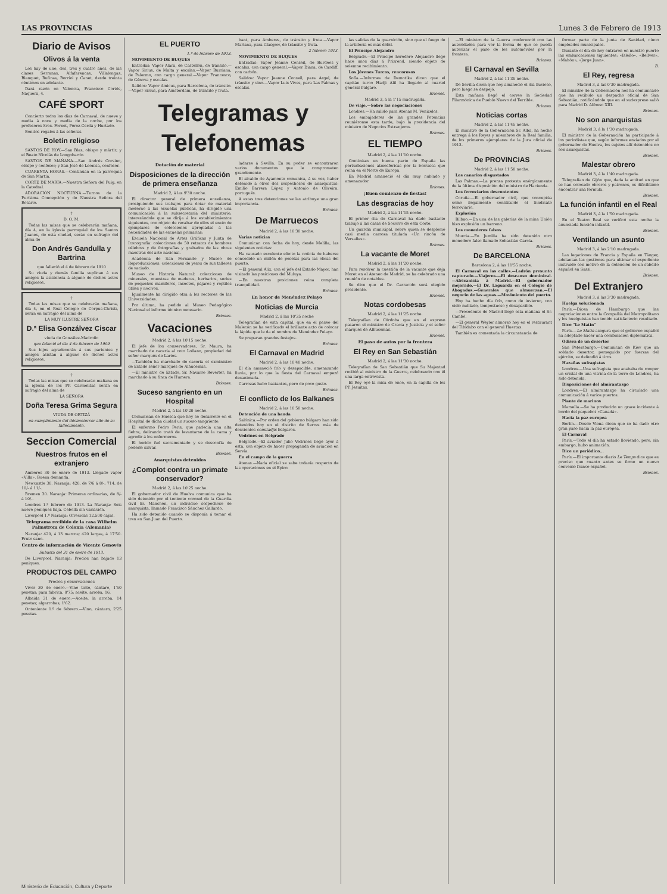LAS PROVINCIAS Lunes 3 de Febrero de 1913
Diario de Avisos
Olivos á la venta
Los hay de uno, dos, tres y cuatro años, de las clases Serranas, Alfafarencas, Villalongas, Blanquet, Rufinas, Borriol y Canet, desde treinta céntimos en adelante.
Dará razón en Valencia, Francisco Cortés, Náquera, 4.
CAFÉ SPORT
Concierto todos los días de Carnaval, de nueve y media á once y media de la noche, por los profesores Sres. Fornet, Pérez-Cerdá y Hurtado.
Bonitos regalos á las señoras.
Boletín religioso
SANTOS DE HOY.—San Blas, obispo y mártir; y el Beato Nicolás de Longobardo.
SANTOS DE MAÑANA.—San Andrés Corsino, obispo y confesor; y San José de Leonisa, confesor.
CUARENTA HORAS.—Continúan en la parroquia de San Martín.
CORTE DE MARÍA.—Nuestra Señora del Puig, en la Catedral.
ADORACIÓN NOCTURNA.—Turnos de la Purísima Concepción y de Nuestra Señora del Rosario.
†
D. O. M.
Todas las misas que se celebrarán mañana, día 4, en la iglesia parroquial de los Santos Juanes, de esta ciudad, serán en sufragio del alma de
Don Andrés Gandulla y Bartrina
que falleció el 4 de febrero de 1910
Su viuda y demás familia suplican á sus amigos la asistencia á alguno de dichos actos religiosos.
†
Todas las misas que se celebrarán mañana, día 4, en el Real Colegio de Corpus-Christi, serán en sufragio del alma de
LA MUY ILUSTRE SEÑORA
D.ª Elisa Gonzálvez Ciscar
viuda de González-Madroño
que falleció el día 4 de febrero de 1909
Sus hijos agradecerán á sus parientes y amigos asistan á alguno de dichos actos religiosos.
†
Todas las misas que se celebrarán mañana en la iglesia de los PP. Carmelitas serán en sufragio del alma de
LA SEÑORA
Doña Teresa Grima Segura
VIUDA DE ORTIZÁ
en cumplimiento del décimotercer año de su fallecimiento.
Seccion Comercial
Nuestros frutos en el extranjero
Amberes 30 de enero de 1913. Llegado vapor «Villa». Buena demanda.
Newcastle 30. Naranja: 420, de 7/6 á 8/-; 714, de 10/- á 11/-.
Bremen 30. Naranja: Primeras ordinarias, de 8/- á 10/-.
Londres 1.º febrero de 1913. La Naranja: Seis nueve peniques baja. Cebolla sin variación.
Liverpool 1.º Naranja: Ofrecidas 12.500 cajas.
Telegrama recibido de la casa Wilhelm Palmstrom de Colonia (Alemania)
Naranja: 420, á 13 marcos; 420 largas, á 17'50. Fruto sano.
Centro de información de Vicente Genovés
Subasta del 31 de enero de 1913.
De Liverpool. Naranja: Precios han bajado 13 peniques.
PRODUCTOS DEL CAMPO
Precios y observaciones
Viver 30 de enero.—Vino tinto, cántaro, 1'50 pesetas; para fabrica, 0'75; aceite, arroba, 16.
Albaida 31 de enero.—Aceite, la arroba, 14 pesetas; algarrobas, 1'62.
Onteniente 1.º de febrero.—Vino, cántaro, 2'25 pesetas.
EL PUERTO
1.º de febrero de 1913.
MOVIMIENTO DE BUQUES
Entradas: Vapor Alara, de Castellón, de tránsito.—Vapor Sirius, de Malta y escalas.—Vapor Burriana, de Palermo, con cargo general.—Vapor Francesco, de Génova y escalas.
Salidos: Vapor Amicus, para Barcelona, de tránsito.—Vapor Sirius, para Amsterdam, de tránsito y fruta.
bant, para Amberes, de tránsito y fruta.—Vapor Marlana, para Glasgow, de tránsito y fruta.
2 febrero 1913.
MOVIMIENTO DE BUQUES
Entradas: Vapor Jeanne Conseil, de Burdeos y escalas, con cargo general.—Vapor Diana, de Cardiff, con carbón.
Salidos: Vapor Jeanne Conseil, para Argel, de tránsito y vino.—Vapor Luis Vives, para Las Palmas y escalas.
Telegramas y Telefonemas
Dotación de material
Disposiciones de la dirección de primera enseñanza
Madrid 2, á las 9'30 noche.
El director general de primera enseñanza, prosiguiendo sus trabajos para dotar de material moderno á las escuelas públicas, ha dirigido una comunicación á la subsecretaría del ministerio, interesándole que se dirija á los establecimientos siguientes, con objeto de recabar de ellos el envío de ejemplares de colecciones apropiadas á las necesidades de las escuelas primarias:
Escuela Nacional de Artes Gráficas y Junta de Iconografía: colecciones de 50 retratos de hombres célebres y de fotografías y grabados de las obras maestras del arte nacional.
Academia de San Fernando y Museo de Reproducciones: colecciones de yesos de sus talleres de vaciado.
Museo de Historia Natural: colecciones de minerales, muestras de maderas, herbarios, series de pequeños mamíferos, insectos, pájaros y reptiles útiles y nocivos.
Igualmente ha dirigido otra á los rectores de las Universidades.
Por último, ha pedido al Museo Pedagógico Nacional el informe técnico necesario.
Briones.
Vacaciones
Madrid 2, á las 10'15 noche.
El jefe de los conservadores, Sr. Maura, ha marchado de cacería al coto Lollano, propiedad del señor marqués de Larios.
—También ha marchado de cacería el exministro de Estado señor marqués de Alhucemas.
—El ministro de Estado, Sr. Navarro Reverter, ha marchado á su finca de Humera.
Briones.
Suceso sangriento en un Hospital
Madrid 2, á las 10'20 noche.
Comunican de Huesca que hoy se desarrolló en el Hospital de dicha ciudad un suceso sangriento.
El enfermo Pedro Peris, que padecía una alta fiebre, delirando trató de levantarse de la cama y agredir á los enfermeros.
El herido fué sacramentado y se desconfía de poderle salvar.
Briones.
Anarquistas detenidos
¿Complot contra un primate conservador?
Madrid 2, á las 10'25 noche.
El gobernador civil de Huelva comunica que ha sido detenido por el teniente coronel de la Guardia civil Sr. Manchón, un individuo sospechoso de anarquista, llamado Francisco Sánchez Gallardo.
Ha sido detenido cuando se disponía á tomar el tren en San Juan del Puerto.
ladarse á Sevilla. En su poder se encontraron varios documentos que le comprometen grandemente.
El alcalde de Ayamonte comunica, á su vez, haber detenido á otros dos sospechosos de anarquistas: Emilio Barrera López y Antonio de Oliveira, portugués.
A estas tres detenciones se las atribuye una gran importancia.
Briones.
De Marruecos
Madrid 2, á las 10'30 noche.
Varias noticias
Comunican con fecha de hoy, desde Melilla, las siguientes noticias:
Ha causado excelente efecto la noticia de haberse concedido un millón de pesetas para las obras del puerto.
—El general Alix, con el jefe del Estado Mayor, han visitado las posiciones del Muluya.
—En nuestras posiciones reina completa tranquilidad.
Briones.
En honor de Menéndez Pelayo
Noticias de Murcia
Madrid 2, á las 10'35 noche
Telegrafían de esta capital, que en el paseo del Malecón se ha verificado el brillante acto de colocar la lápida que le da el nombre de Menéndez Pelayo.
Se preparan grandes festejos.
Briones.
El Carnaval en Madrid
Madrid 2, á las 10'40 noche.
El día amaneció frío y desapacible, amenazando lluvia, por lo que la fiesta del Carnaval empezó desanimada.
Carrozas hubo bastantes, pero de poco gusto.
Briones.
El conflicto de los Balkanes
Madrid 2, á las 10'50 noche.
Detención de una banda
Salónica.—Por orden del gobierno búlgaro han sido detenidos hoy en el distrito de Serres más de doscientos comitadjis búlgaros.
Vedrines en Belgrado
Belgrado.—El aviador Julio Vedrines llegó ayer á esta, con objeto de hacer propaganda de aviación en Servia.
En el campo de la guerra
Atenas.—Nada oficial se sabe todavía respecto de las operaciones en el Epiro.
las salidas de la guarnición, sino que el fuego de la artillería es más débil.
El Príncipe Alejandro
Belgrado.—El Príncipe heredero Alejandro llegó hace unos días á Prizrend, siendo objeto de solemne recibimiento.
Los Jóvenes Turcos, rencorosos
Sofía.—Informes de Demotika dicen que el capitán turco Hadji Alil ha llegado al cuartel general búlgaro.
Briones.
Madrid 3, á la 1'15 madrugada.
De viaje.—Sobre las negociaciones
Londres.—Ha salido para Atenas M. Venizelos.
Los embajadores de las grandes Potencias reuniéronse esta tarde, bajo la presidencia del ministro de Negocios Extranjeros.
Briones.
EL TIEMPO
Madrid 2, á las 11'10 noche.
Continúan en buena parte de España las perturbaciones atmosféricas por la borrasca que reina en el Norte de Europa.
En Madrid amaneció el día muy nublado y amenazador.
Briones.
¡Buen comienzo de fiestas!
Las desgracias de hoy
Madrid 2, á las 11'15 noche.
El primer día de Carnaval ha dado bastante trabajo á las casas de Socorro de esta Corte.
Un guardia municipal, sobre quien se desplomó casi media carroza titulada «Un rincón de Versalles».
Briones.
La vacante de Moret
Madrid 2, á las 11'20 noche.
Para resolver la cuestión de la vacante que deja Moret en el Ateneo de Madrid, se ha celebrado una reunión de notables.
Se dice que el Dr. Carracido será elegido presidente.
Briones.
Notas cordobesas
Madrid 2, á las 11'25 noche.
Telegrafían de Córdoba que en el expreso pasaron el ministro de Gracia y Justicia y el señor marqués de Alhucemas.
Briones.
El paso de autos por la frontera
El Rey en San Sebastián
Madrid 2, á las 11'30 noche.
Telegrafían de San Sebastián que Su Majestad recibió al ministro de la Guerra, celebrando con él una larga entrevista.
El Rey oyó la misa de once, en la capilla de los PP. Jesuítas.
—El ministro de la Guerra conferenció con las autoridades para ver la forma de que se pueda autorizar el paso de los automóviles por la frontera.
Briones.
El Carnaval en Sevilla
Madrid 2, á las 11'35 noche.
De Sevilla dicen que hoy amaneció el día lluvioso, pero luego se despejó.
Esta mañana llegó el correo la Sociedad Filarmónica de Pueblo Nuevo del Terrible.
Briones.
Noticias cortas
Madrid 2, á las 11'45 noche.
El ministro de la Gobernación Sr. Alba, ha hecho entrega á los Reyes y miembros de la Real familia, de los primeros ejemplares de la Jura oficial de 1913.
Briones.
De PROVINCIAS
Madrid 2, á las 11'50 noche.
Los canarios disgustados
Las Palmas.—La prensa protesta enérgicamente de la última disposición del ministro de Hacienda.
Los ferroviarios descontentos
Coruña.—El gobernador civil, que conceptúa como ilegalmente constituído el Sindicato ferroviario.
Explosión
Bilbao.—En una de las galerías de la mina Unión hizo explosión un barreno.
Los monederos falsos
Murcia.—En Jumilla ha sido detenido otro monedero falso llamado Sebastián García.
Briones.
De BARCELONA
Barcelona 2, á las 11'55 noche.
El Carnaval en las calles.—Ladrón presunto capturado.—Viajeros.—El descanso dominical.—Africanista á Madrid.—El gobernador mejorado.—El Dr. Laguarda en el Colegio de Abogados.—Generales que almuerzan.—El negocio de las aguas.—Movimiento del puerto.
Hoy ha hecho día frío, como de invierno, con cielo nublado, tempestuoso y desapacible.
—Procedente de Madrid llegó esta mañana el Sr. Cambó.
—El general Weyler almorzó hoy en el restaurant del Tibidabo con el general Huertas.
También es comentada la circunstancia de
formar parte de la junta de Sanidad, cinco empleados municipales.
Durante el día de hoy entraron en nuestro puerto las embarcaciones siguientes: «Isleño», «Bellver», «Mahón», «Jorge Juan».
B.
El Rey, regresa
Madrid 3, á las 0'30 madrugada.
El ministro de la Gobernación nos ha comunicado que ha recibido un despacho oficial de San Sebastián, notificándole que en el sudexpreso salió para Madrid D. Alfonso XIII.
Briones.
No son anarquistas
Madrid 3, á la 1'30 madrugada.
El ministro de la Gobernación ha participado á los periodistas que, según informes enviados por el gobernador de Huelva, los sujetos allí detenidos no son anarquistas.
Briones.
Malestar obrero
Madrid 3, á la 1'40 madrugada.
Telegrafían de Gijón que, dada la actitud en que se han colocado obreros y patronos, es dificilísimo encontrar una fórmula.
Briones.
La función infantil en el Real
Madrid 3, á la 1'50 madrugada.
En el Teatro Real se verificó esta noche la anunciada función infantil.
Briones.
Ventilando un asunto
Madrid 3, á las 2'10 madrugada.
Las legaciones de Francia y España en Tánger, adelantan las gestiones para ultimar el expediente instruído con motivo de la detención de un súbdito español en Sassi.
Briones.
Del Extranjero
Madrid 3, á las 3'30 madrugada.
Huelga solucionada
París.—Dicen de Hamburgo que las negociaciones entre la Compañía del Metropolitano y los huelguistas han tenido satisfactorio resultado.
Dice "Le Matin"
París.—Le Matin asegura que el gobierno español ha adoptado hacer una combinación diplomática.
Odisea de un desertor
San Petersburgo.—Comunican de Kiev que un soldado desertor, perseguido por fuerzas del ejército, se defendió á tiros.
Hazañas sufragistas
Londres.—Una sufragista que acababa de romper un cristal de una vitrina de la torre de Londres, ha sido detenida.
Disposiciones del almirantazgo
Londres.—El almirantazgo ha circulado una comunicación á varios puertos.
Plante de marinos
Marsella.—Se ha producido un grave incidente á bordo del paquebot «Canadá».
Hacia la paz europea
Berlín.—Desde Viena dicen que se ha dado otro gran paso hacia la paz europea.
El Carnaval
París.—Todo el día ha estado lloviendo, pero, sin embargo, hubo animación.
Dice un periódico...
París.—El importante diario Le Temps dice que es preciso que cuanto antes se firme un nuevo convenio franco-español.
Briones.
Ministerio de Educación, Cultura y Deporte